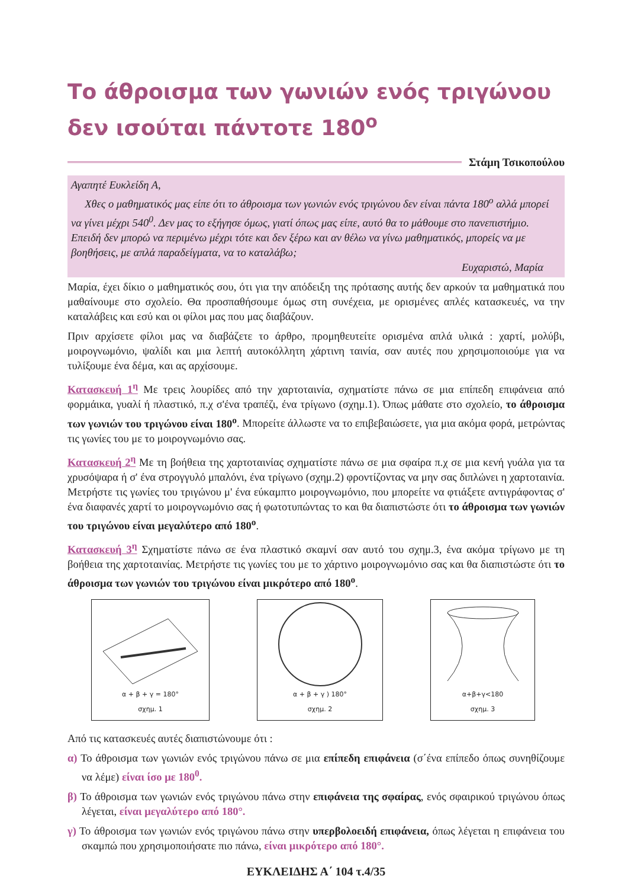Το άθροισμα των γωνιών ενός τριγώνου
δεν ισούται πάντοτε 180<sup>ο</sup>
Στάμη Τσικοπούλου
Αγαπητέ Ευκλείδη Α,
Χθες ο μαθηματικός μας είπε ότι το άθροισμα των γωνιών ενός τριγώνου δεν είναι πάντα 180<sup>ο</sup> αλλά μπορεί να γίνει μέχρι 540<sup>0</sup>. Δεν μας το εξήγησε όμως, γιατί όπως μας είπε, αυτό θα το μάθουμε στο πανεπιστήμιο. Επειδή δεν μπορώ να περιμένω μέχρι τότε και δεν ξέρω και αν θέλω να γίνω μαθηματικός, μπορείς να με βοηθήσεις, με απλά παραδείγματα, να το καταλάβω;
Ευχαριστώ, Μαρία
Μαρία, έχει δίκιο ο μαθηματικός σου, ότι για την απόδειξη της πρότασης αυτής δεν αρκούν τα μαθηματικά που μαθαίνουμε στο σχολείο. Θα προσπαθήσουμε όμως στη συνέχεια, με ορισμένες απλές κατασκευές, να την καταλάβεις και εσύ και οι φίλοι μας που μας διαβάζουν.
Πριν αρχίσετε φίλοι μας να διαβάζετε το άρθρο, προμηθευτείτε ορισμένα απλά υλικά : χαρτί, μολύβι, μοιρογνωμόνιο, ψαλίδι και μια λεπτή αυτοκόλλητη χάρτινη ταινία, σαν αυτές που χρησιμοποιούμε για να τυλίξουμε ένα δέμα, και ας αρχίσουμε.
Κατασκευή 1<sup>η</sup> Με τρεις λουρίδες από την χαρτοταινία, σχηματίστε πάνω σε μια επίπεδη επιφάνεια από φορμάικα, γυαλί ή πλαστικό, π.χ σ'ένα τραπέζι, ένα τρίγωνο (σχημ.1). Όπως μάθατε στο σχολείο, το άθροισμα των γωνιών του τριγώνου είναι 180<sup>ο</sup>. Μπορείτε άλλωστε να το επιβεβαιώσετε, για μια ακόμα φορά, μετρώντας τις γωνίες του με το μοιρογνωμόνιο σας.
Κατασκευή 2<sup>η</sup> Με τη βοήθεια της χαρτοταινίας σχηματίστε πάνω σε μια σφαίρα π.χ σε μια κενή γυάλα για τα χρυσόψαρα ή σ' ένα στρογγυλό μπαλόνι, ένα τρίγωνο (σχημ.2) φροντίζοντας να μην σας διπλώνει η χαρτοταινία. Μετρήστε τις γωνίες του τριγώνου μ' ένα εύκαμπτο μοιρογνωμόνιο, που μπορείτε να φτιάξετε αντιγράφοντας σ' ένα διαφανές χαρτί το μοιρογνωμόνιο σας ή φωτοτυπώντας το και θα διαπιστώστε ότι το άθροισμα των γωνιών του τριγώνου είναι μεγαλύτερο από 180<sup>ο</sup>.
Κατασκευή 3<sup>η</sup> Σχηματίστε πάνω σε ένα πλαστικό σκαμνί σαν αυτό του σχημ.3, ένα ακόμα τρίγωνο με τη βοήθεια της χαρτοταινίας. Μετρήστε τις γωνίες του με το χάρτινο μοιρογνωμόνιο σας και θα διαπιστώστε ότι το άθροισμα των γωνιών του τριγώνου είναι μικρότερο από 180<sup>ο</sup>.
α + β + γ = 180°
σχημ. 1
α + β + γ ) 180°
σχημ. 2
α+β+γ<180
σχημ. 3
Από τις κατασκευές αυτές διαπιστώνουμε ότι :
α) Το άθροισμα των γωνιών ενός τριγώνου πάνω σε μια επίπεδη επιφάνεια (σ΄ένα επίπεδο όπως συνηθίζουμε να λέμε) είναι ίσο με 180<sup>0</sup>.
β) Το άθροισμα των γωνιών ενός τριγώνου πάνω στην επιφάνεια της σφαίρας, ενός σφαιρικού τριγώνου όπως λέγεται, είναι μεγαλύτερο από 180°.
γ) Το άθροισμα των γωνιών ενός τριγώνου πάνω στην υπερβολοειδή επιφάνεια, όπως λέγεται η επιφάνεια του σκαμπώ που χρησιμοποιήσατε πιο πάνω, είναι μικρότερο από 180°.
ΕΥΚΛΕΙΔΗΣ Α΄ 104 τ.4/35